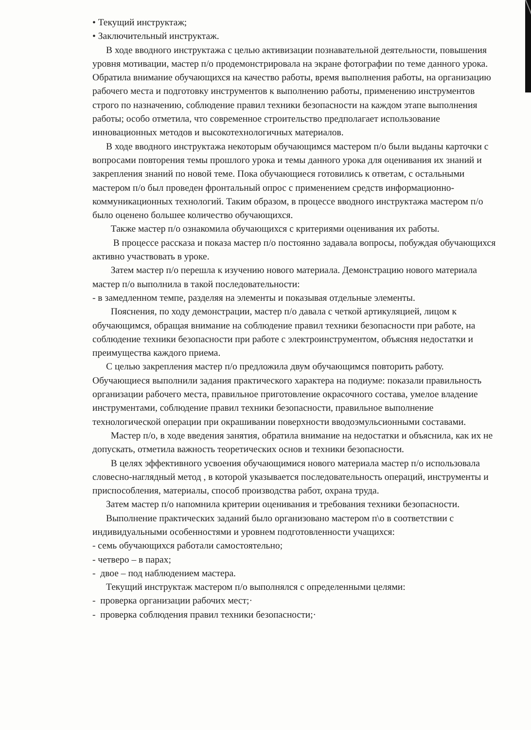• Текущий инструктаж;
• Заключительный инструктаж.
В ходе вводного инструктажа с целью активизации познавательной деятельности, повышения уровня мотивации, мастер п/о продемонстрировала на экране фотографии по теме данного урока. Обратила внимание обучающихся на качество работы, время выполнения работы, на организацию рабочего места и подготовку инструментов к выполнению работы, применению инструментов строго по назначению, соблюдение правил техники безопасности на каждом этапе выполнения работы; особо отметила, что современное строительство предполагает использование инновационных методов и высокотехнологичных материалов.
В ходе вводного инструктажа некоторым обучающимся мастером п/о были выданы карточки с вопросами повторения темы прошлого урока и темы данного урока для оценивания их знаний и закрепления знаний по новой теме. Пока обучающиеся готовились к ответам, с остальными мастером п/о был проведен фронтальный опрос с применением средств информационно-коммуникационных технологий. Таким образом, в процессе вводного инструктажа мастером п/о было оценено большее количество обучающихся.
Также мастер п/о ознакомила обучающихся с критериями оценивания их работы.
В процессе рассказа и показа мастер п/о постоянно задавала вопросы, побуждая обучающихся активно участвовать в уроке.
Затем мастер п/о перешла к изучению нового материала. Демонстрацию нового материала мастер п/о выполнила в такой последовательности:
- в замедленном темпе, разделяя на элементы и показывая отдельные элементы.
Пояснения, по ходу демонстрации, мастер п/о давала с четкой артикуляцией, лицом к обучающимся, обращая внимание на соблюдение правил техники безопасности при работе, на соблюдение техники безопасности при работе с электроинструментом, объясняя недостатки и преимущества каждого приема.
С целью закрепления мастер п/о предложила двум обучающимся повторить работу. Обучающиеся выполнили задания практического характера на подиуме: показали правильность организации рабочего места, правильное приготовление окрасочного состава, умелое владение инструментами, соблюдение правил техники безопасности, правильное выполнение технологической операции при окрашивании поверхности вводоэмульсионными составами.
Мастер п/о, в ходе введения занятия, обратила внимание на недостатки и объяснила, как их не допускать, отметила важность теоретических основ и техники безопасности.
В целях эффективного усвоения обучающимися нового материала мастер п/о использовала словесно-наглядный метод , в которой указывается последовательность операций, инструменты и приспособления, материалы, способ производства работ, охрана труда.
Затем мастер п/о напомнила критерии оценивания и требования техники безопасности.
Выполнение практических заданий было организовано мастером п\о в соответствии с индивидуальными особенностями и уровнем подготовленности учащихся:
- семь обучающихся работали самостоятельно;
- четверо – в парах;
- двое – под наблюдением мастера.
Текущий инструктаж мастером п/о выполнялся с определенными целями:
- проверка организации рабочих мест;·
- проверка соблюдения правил техники безопасности;·